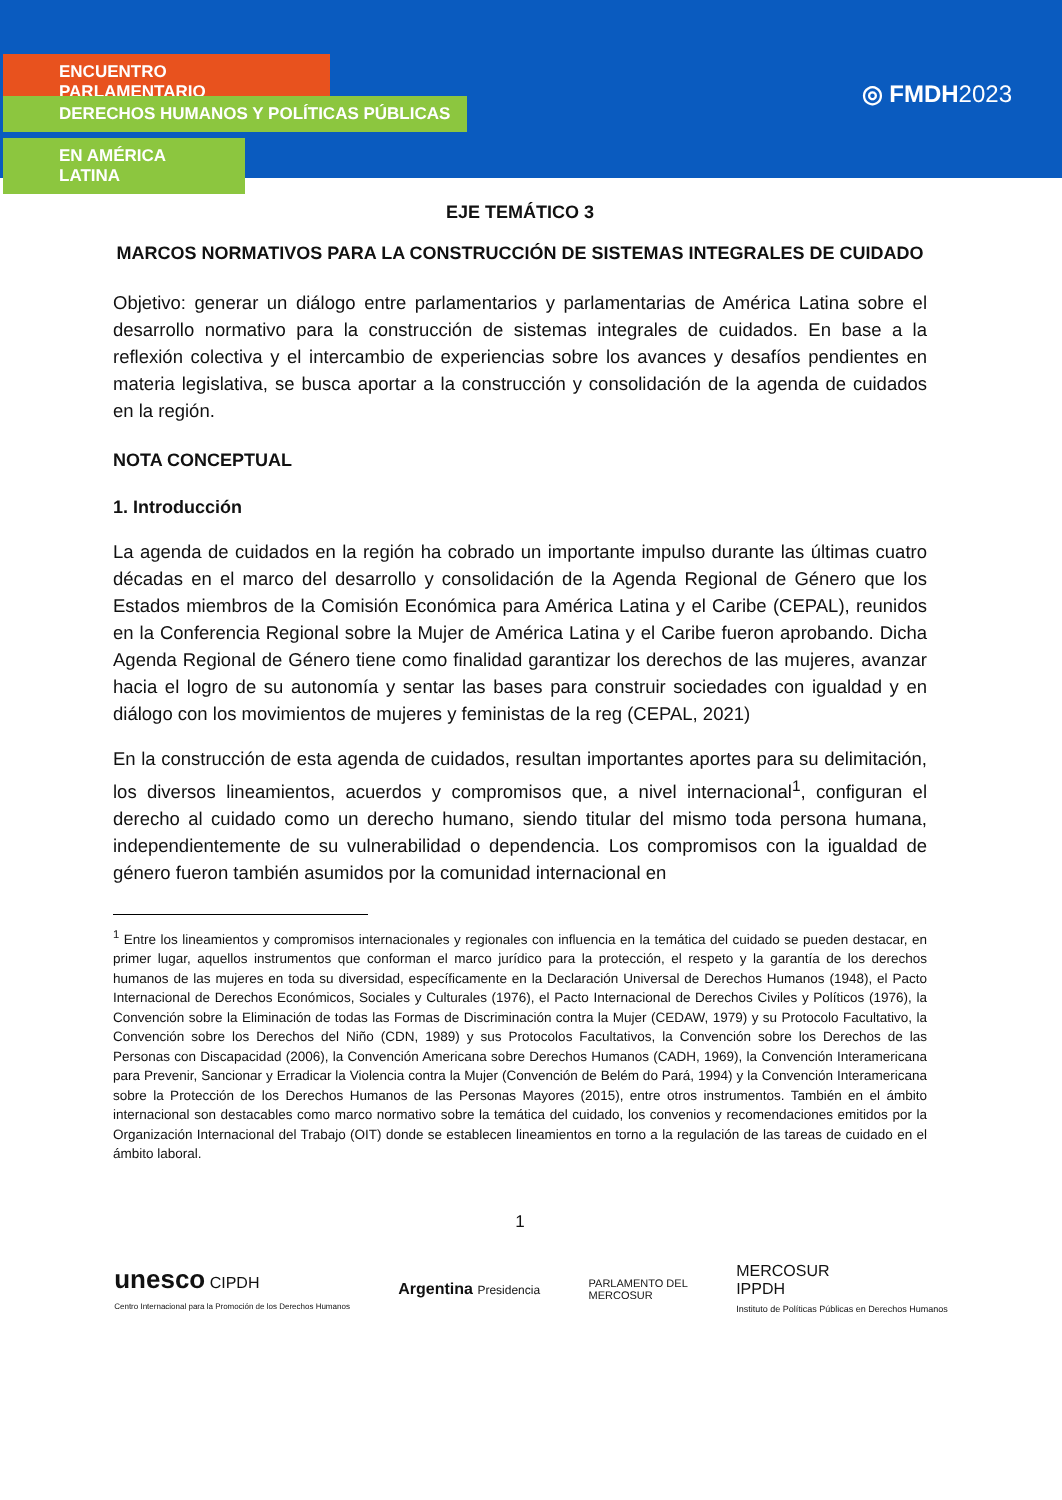ENCUENTRO PARLAMENTARIO
DERECHOS HUMANOS Y POLÍTICAS PÚBLICAS
EN AMÉRICA LATINA
◎ FMDH2023
EJE TEMÁTICO 3
MARCOS NORMATIVOS PARA LA CONSTRUCCIÓN DE SISTEMAS INTEGRALES DE CUIDADO
Objetivo: generar un diálogo entre parlamentarios y parlamentarias de América Latina sobre el desarrollo normativo para la construcción de sistemas integrales de cuidados. En base a la reflexión colectiva y el intercambio de experiencias sobre los avances y desafíos pendientes en materia legislativa, se busca aportar a la construcción y consolidación de la agenda de cuidados en la región.
NOTA CONCEPTUAL
1. Introducción
La agenda de cuidados en la región ha cobrado un importante impulso durante las últimas cuatro décadas en el marco del desarrollo y consolidación de la Agenda Regional de Género que los Estados miembros de la Comisión Económica para América Latina y el Caribe (CEPAL), reunidos en la Conferencia Regional sobre la Mujer de América Latina y el Caribe fueron aprobando. Dicha Agenda Regional de Género tiene como finalidad garantizar los derechos de las mujeres, avanzar hacia el logro de su autonomía y sentar las bases para construir sociedades con igualdad y en diálogo con los movimientos de mujeres y feministas de la reg (CEPAL, 2021)
En la construcción de esta agenda de cuidados, resultan importantes aportes para su delimitación, los diversos lineamientos, acuerdos y compromisos que, a nivel internacional<sup>1</sup>, configuran el derecho al cuidado como un derecho humano, siendo titular del mismo toda persona humana, independientemente de su vulnerabilidad o dependencia. Los compromisos con la igualdad de género fueron también asumidos por la comunidad internacional en
<sup>1</sup> Entre los lineamientos y compromisos internacionales y regionales con influencia en la temática del cuidado se pueden destacar, en primer lugar, aquellos instrumentos que conforman el marco jurídico para la protección, el respeto y la garantía de los derechos humanos de las mujeres en toda su diversidad, específicamente en la Declaración Universal de Derechos Humanos (1948), el Pacto Internacional de Derechos Económicos, Sociales y Culturales (1976), el Pacto Internacional de Derechos Civiles y Políticos (1976), la Convención sobre la Eliminación de todas las Formas de Discriminación contra la Mujer (CEDAW, 1979) y su Protocolo Facultativo, la Convención sobre los Derechos del Niño (CDN, 1989) y sus Protocolos Facultativos, la Convención sobre los Derechos de las Personas con Discapacidad (2006), la Convención Americana sobre Derechos Humanos (CADH, 1969), la Convención Interamericana para Prevenir, Sancionar y Erradicar la Violencia contra la Mujer (Convención de Belém do Pará, 1994) y la Convención Interamericana sobre la Protección de los Derechos Humanos de las Personas Mayores (2015), entre otros instrumentos. También en el ámbito internacional son destacables como marco normativo sobre la temática del cuidado, los convenios y recomendaciones emitidos por la Organización Internacional del Trabajo (OIT) donde se establecen lineamientos en torno a la regulación de las tareas de cuidado en el ámbito laboral.
1
unesco CIPDH
Centro Internacional para la Promoción de los Derechos Humanos
Argentina Presidencia
PARLAMENTO DEL
MERCOSUR
MERCOSUR
IPPDH
Instituto de Políticas Públicas en Derechos Humanos